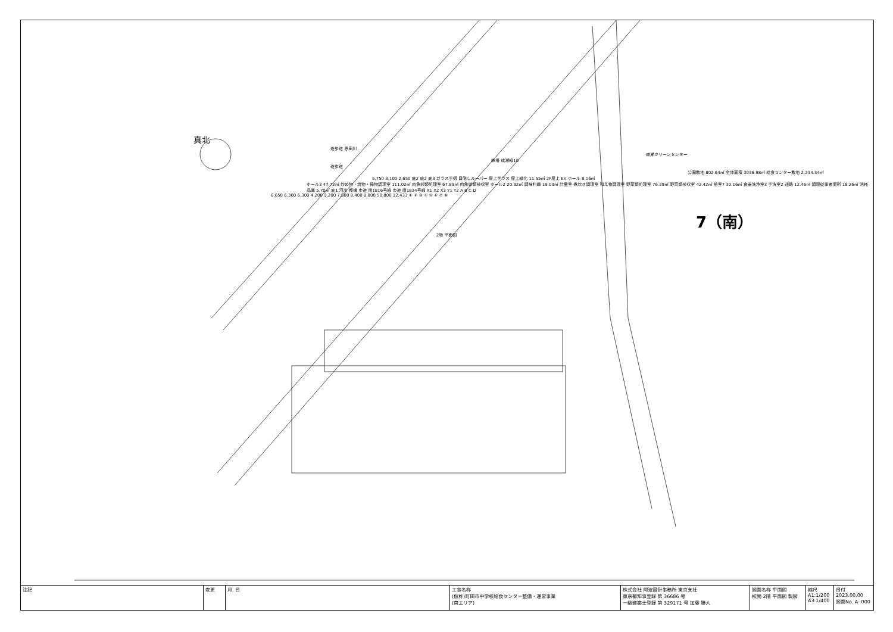真北
遊歩道 恩田川
成瀬クリーンセンター
鉄塔 成瀬線10
遊歩道
公園敷地 802.64㎡ 全体面積 3036.98㎡ 給食センター敷地 2,234.34㎡
5,750 3,100 2,650 庇2 庇2 庇3 ガラス手摺 目隠しルーバー 屋上テラス 屋上緑化 11.55㎡ 2F屋上 EV ホール 8.16㎡
ホール3 47.72㎡ 炒め物・焼物・揚物調理室 111.02㎡ 肉魚卵類処理室 67.89㎡ 肉魚卵類検収室 ホール2 20.92㎡ 調味料庫 19.03㎡ 計量室 煮炊き調理室 和え物調理室 野菜類処理室 76.39㎡ 野菜類検収室 42.42㎡ 前室7 30.16㎡ 食器洗浄室3 手洗室2 通路 12.46㎡ 調理従事者便所 18.26㎡ 消耗品庫 5.70㎡ 庇1 河川 都橋 市道 南1816号線 市道 南1834号線 X1 X2 X3 Y1 Y2 A B C D
6,650 6,300 6,300 4,200 9,200 7,600 8,400 8,800 50,800 12,433 ① ② ③ ④ ⑤ ⑥ ⑦ ⑧
7（南）
2階 平面図
| 注記 | 変更 | 月. 日 | 工事名称 (仮称)町田市中学校給食センター整備・運営事業 (南エリア) | 株式会社 阿波設計事務所 東京支社 東京都知事登録 第 36686 号 一級建築士登録 第 329171 号 加藤 勝人 | 図面名称 平面図 校閲 2階 平面図 製図 | 縮尺 A1:1/200 A3:1/400 | 日付 2023.00.00 図面No. A- 000 |